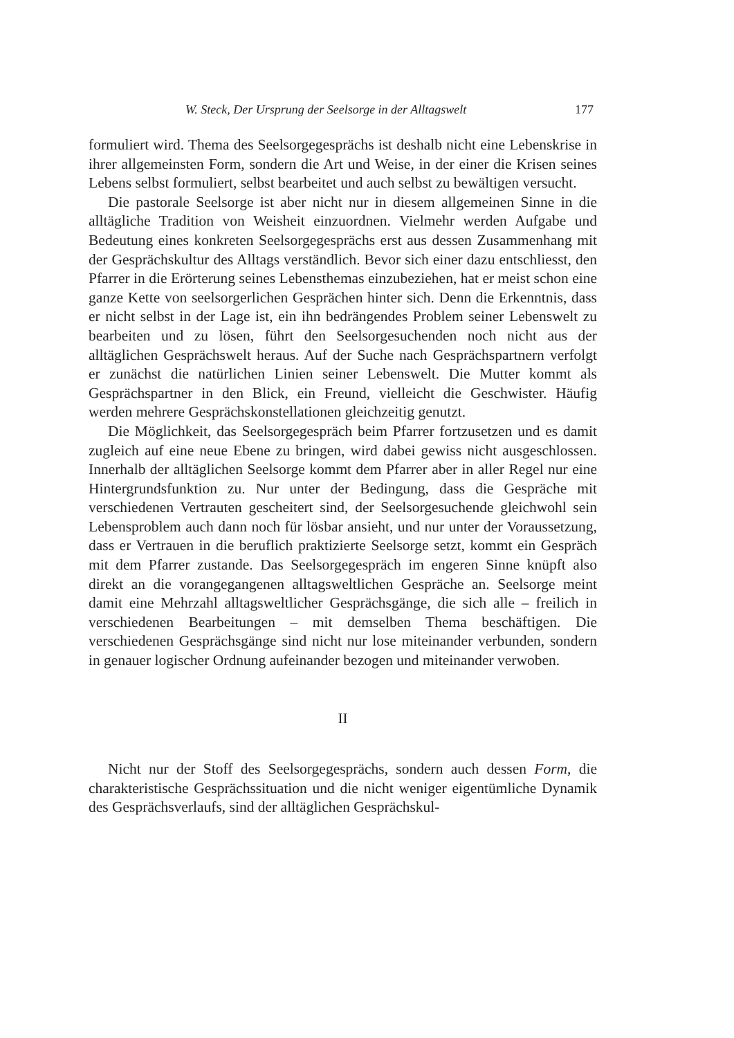W. Steck, Der Ursprung der Seelsorge in der Alltagswelt 177
formuliert wird. Thema des Seelsorgegesprächs ist deshalb nicht eine Lebenskrise in ihrer allgemeinsten Form, sondern die Art und Weise, in der einer die Krisen seines Lebens selbst formuliert, selbst bearbeitet und auch selbst zu bewältigen versucht.
Die pastorale Seelsorge ist aber nicht nur in diesem allgemeinen Sinne in die alltägliche Tradition von Weisheit einzuordnen. Vielmehr werden Aufgabe und Bedeutung eines konkreten Seelsorgegesprächs erst aus dessen Zusammenhang mit der Gesprächskultur des Alltags verständlich. Bevor sich einer dazu entschliesst, den Pfarrer in die Erörterung seines Lebensthemas einzubeziehen, hat er meist schon eine ganze Kette von seelsorgerlichen Gesprächen hinter sich. Denn die Erkenntnis, dass er nicht selbst in der Lage ist, ein ihn bedrängendes Problem seiner Lebenswelt zu bearbeiten und zu lösen, führt den Seelsorgesuchenden noch nicht aus der alltäglichen Gesprächswelt heraus. Auf der Suche nach Gesprächspartnern verfolgt er zunächst die natürlichen Linien seiner Lebenswelt. Die Mutter kommt als Gesprächspartner in den Blick, ein Freund, vielleicht die Geschwister. Häufig werden mehrere Gesprächskonstellationen gleichzeitig genutzt.
Die Möglichkeit, das Seelsorgegespräch beim Pfarrer fortzusetzen und es damit zugleich auf eine neue Ebene zu bringen, wird dabei gewiss nicht ausgeschlossen. Innerhalb der alltäglichen Seelsorge kommt dem Pfarrer aber in aller Regel nur eine Hintergrundsfunktion zu. Nur unter der Bedingung, dass die Gespräche mit verschiedenen Vertrauten gescheitert sind, der Seelsorgesuchende gleichwohl sein Lebensproblem auch dann noch für lösbar ansieht, und nur unter der Voraussetzung, dass er Vertrauen in die beruflich praktizierte Seelsorge setzt, kommt ein Gespräch mit dem Pfarrer zustande. Das Seelsorgegespräch im engeren Sinne knüpft also direkt an die vorangegangenen alltagsweltlichen Gespräche an. Seelsorge meint damit eine Mehrzahl alltagsweltlicher Gesprächsgänge, die sich alle – freilich in verschiedenen Bearbeitungen – mit demselben Thema beschäftigen. Die verschiedenen Gesprächsgänge sind nicht nur lose miteinander verbunden, sondern in genauer logischer Ordnung aufeinander bezogen und miteinander verwoben.
II
Nicht nur der Stoff des Seelsorgegesprächs, sondern auch dessen Form, die charakteristische Gesprächssituation und die nicht weniger eigentümliche Dynamik des Gesprächsverlaufs, sind der alltäglichen Gesprächskul-